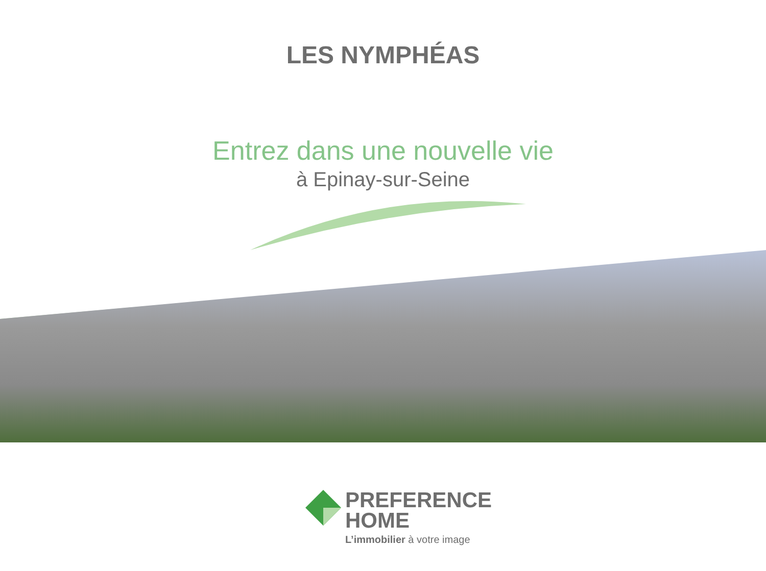LES NYMPHÉAS
Entrez dans une nouvelle vie
à Epinay-sur-Seine
PREFERENCE
HOME
L’immobilier à votre image